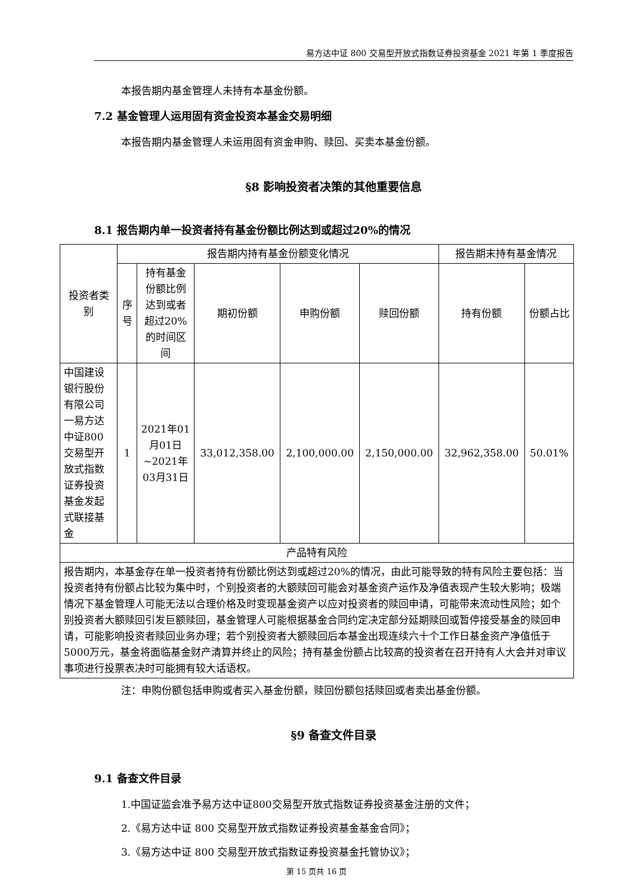易方达中证 800 交易型开放式指数证券投资基金 2021 年第 1 季度报告
本报告期内基金管理人未持有本基金份额。
7.2 基金管理人运用固有资金投资本基金交易明细
本报告期内基金管理人未运用固有资金申购、赎回、买卖本基金份额。
§8 影响投资者决策的其他重要信息
8.1 报告期内单一投资者持有基金份额比例达到或超过20%的情况
| 投资者类别 | 报告期内持有基金份额变化情况 | | | | | 报告期末持有基金情况 | |
| --- | --- | --- | --- | --- | --- | --- | --- |
| | 序号 | 持有基金份额比例达到或者超过20%的时间区间 | 期初份额 | 申购份额 | 赎回份额 | 持有份额 | 份额占比 |
| 中国建设银行股份有限公司一易方达中证800交易型开放式指数证券投资基金发起式联接基金 | 1 | 2021年01月01日~2021年03月31日 | 33,012,358.00 | 2,100,000.00 | 2,150,000.00 | 32,962,358.00 | 50.01% |
| 产品特有风险 | | | | | | | |
| 报告期内，本基金存在单一投资者持有份额比例达到或超过20%的情况，由此可能导致的特有风险主要包括：当投资者持有份额占比较为集中时，个别投资者的大额赎回可能会对基金资产运作及净值表现产生较大影响；极端情况下基金管理人可能无法以合理价格及时变现基金资产以应对投资者的赎回申请，可能带来流动性风险；如个别投资者大额赎回引发巨额赎回，基金管理人可能根据基金合同约定决定部分延期赎回或暂停接受基金的赎回申请，可能影响投资者赎回业务办理；若个别投资者大额赎回后本基金出现连续六十个工作日基金资产净值低于5000万元，基金将面临基金财产清算并终止的风险；持有基金份额占比较高的投资者在召开持有人大会并对审议事项进行投票表决时可能拥有较大话语权。 | | | | | | | |
注：申购份额包括申购或者买入基金份额，赎回份额包括赎回或者卖出基金份额。
§9 备查文件目录
9.1 备查文件目录
1.中国证监会准予易方达中证800交易型开放式指数证券投资基金注册的文件；
2.《易方达中证 800 交易型开放式指数证券投资基金基金合同》；
3.《易方达中证 800 交易型开放式指数证券投资基金托管协议》；
第 15 页共 16 页